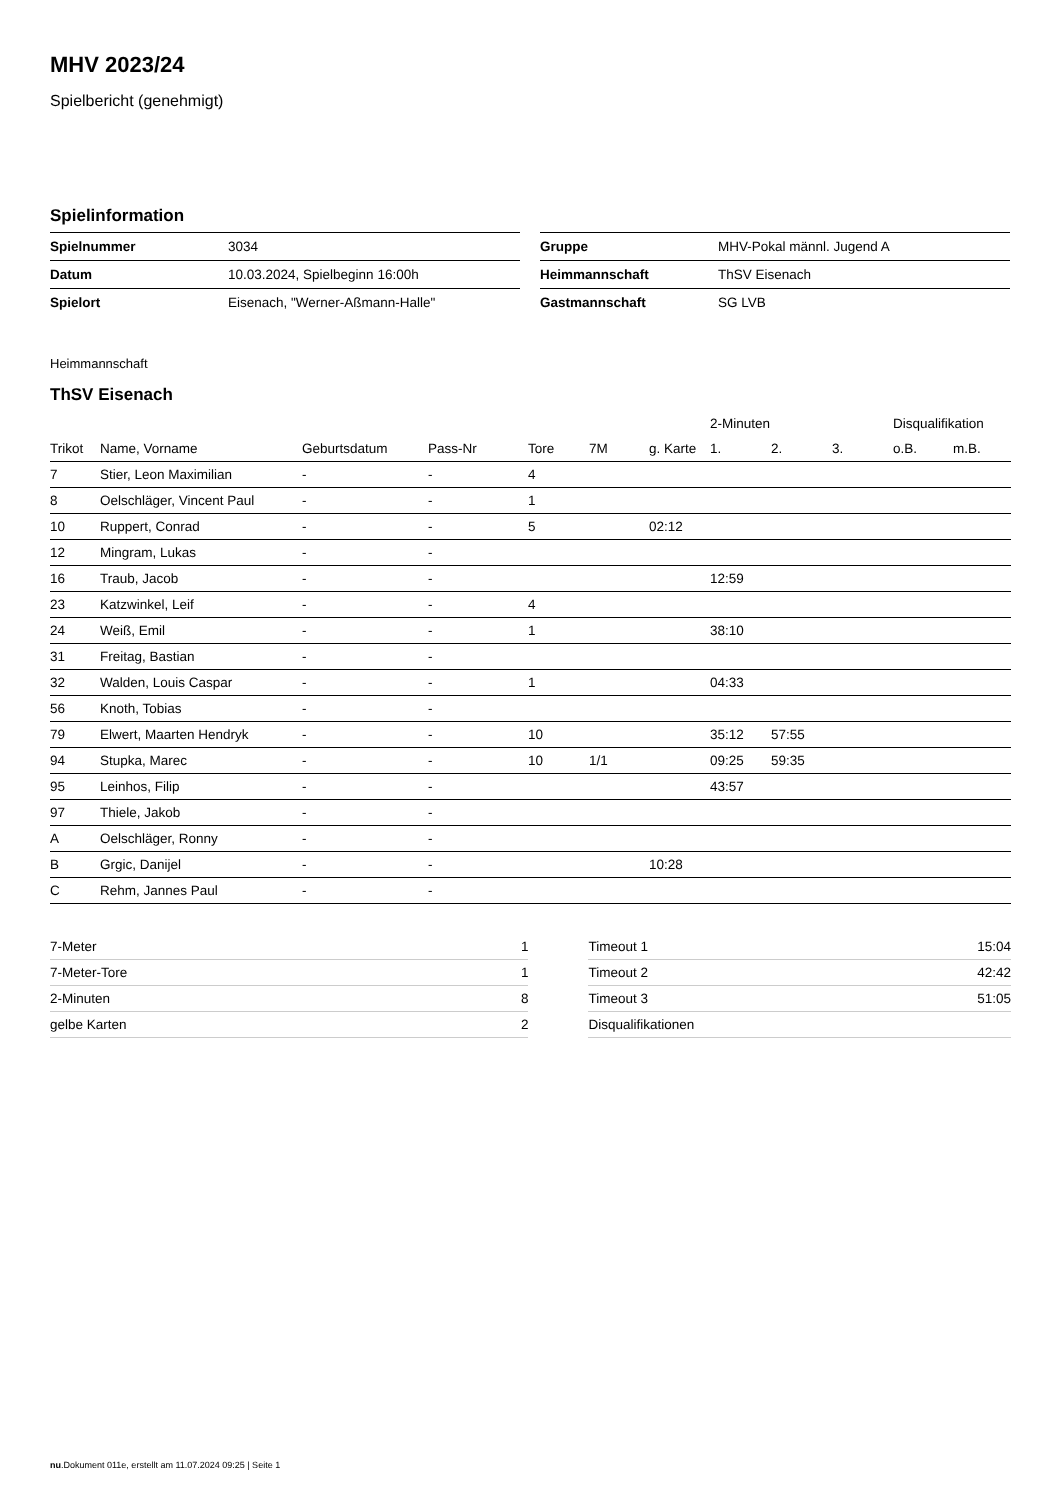MHV 2023/24
Spielbericht (genehmigt)
Spielinformation
| Spielnummer | 3034 |
| Datum | 10.03.2024, Spielbeginn 16:00h |
| Spielort | Eisenach, "Werner-Aßmann-Halle" |
| Gruppe | MHV-Pokal männl. Jugend A |
| Heimmannschaft | ThSV Eisenach |
| Gastmannschaft | SG LVB |
Heimmannschaft
ThSV Eisenach
| | | | | | | | 2-Minuten | | | Disqualifikation | |
| --- | --- | --- | --- | --- | --- | --- | --- | --- | --- | --- | --- |
| Trikot | Name, Vorname | Geburtsdatum | Pass-Nr | Tore | 7M | g. Karte | 1. | 2. | 3. | o.B. | m.B. |
| 7 | Stier, Leon Maximilian | - | - | 4 | | | | | | | |
| 8 | Oelschläger, Vincent Paul | - | - | 1 | | | | | | | |
| 10 | Ruppert, Conrad | - | - | 5 | | 02:12 | | | | | |
| 12 | Mingram, Lukas | - | - | | | | | | | | |
| 16 | Traub, Jacob | - | - | | | | 12:59 | | | | |
| 23 | Katzwinkel, Leif | - | - | 4 | | | | | | | |
| 24 | Weiß, Emil | - | - | 1 | | | 38:10 | | | | |
| 31 | Freitag, Bastian | - | - | | | | | | | | |
| 32 | Walden, Louis Caspar | - | - | 1 | | | 04:33 | | | | |
| 56 | Knoth, Tobias | - | - | | | | | | | | |
| 79 | Elwert, Maarten Hendryk | - | - | 10 | | | 35:12 | 57:55 | | | |
| 94 | Stupka, Marec | - | - | 10 | 1/1 | | 09:25 | 59:35 | | | |
| 95 | Leinhos, Filip | - | - | | | | 43:57 | | | | |
| 97 | Thiele, Jakob | - | - | | | | | | | | |
| A | Oelschläger, Ronny | - | - | | | | | | | | |
| B | Grgic, Danijel | - | - | | | 10:28 | | | | | |
| C | Rehm, Jannes Paul | - | - | | | | | | | | |
| 7-Meter | 1 |
| 7-Meter-Tore | 1 |
| 2-Minuten | 8 |
| gelbe Karten | 2 |
| Timeout 1 | 15:04 |
| Timeout 2 | 42:42 |
| Timeout 3 | 51:05 |
| Disqualifikationen | |
nu.Dokument 011e, erstellt am 11.07.2024 09:25 | Seite 1